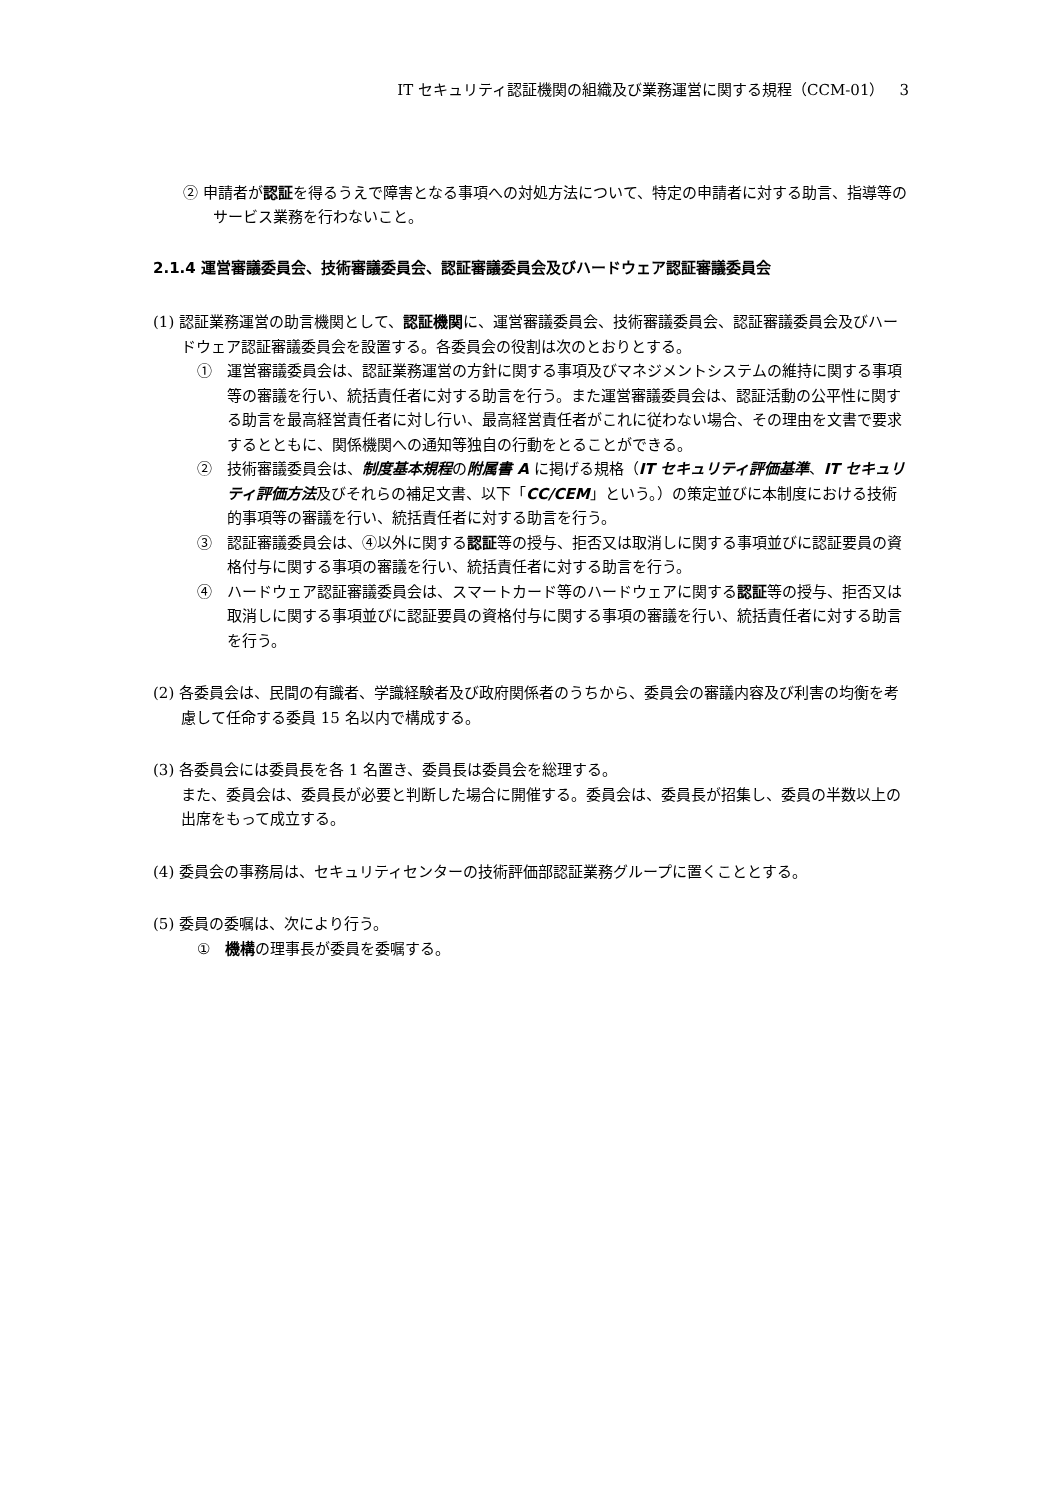IT セキュリティ認証機関の組織及び業務運営に関する規程（CCM-01）　3
② 申請者が認証を得るうえで障害となる事項への対処方法について、特定の申請者に対する助言、指導等のサービス業務を行わないこと。
2.1.4 運営審議委員会、技術審議委員会、認証審議委員会及びハードウェア認証審議委員会
(1) 認証業務運営の助言機関として、認証機関に、運営審議委員会、技術審議委員会、認証審議委員会及びハードウェア認証審議委員会を設置する。各委員会の役割は次のとおりとする。
①　運営審議委員会は、認証業務運営の方針に関する事項及びマネジメントシステムの維持に関する事項等の審議を行い、統括責任者に対する助言を行う。また運営審議委員会は、認証活動の公平性に関する助言を最高経営責任者に対し行い、最高経営責任者がこれに従わない場合、その理由を文書で要求するとともに、関係機関への通知等独自の行動をとることができる。
②　技術審議委員会は、制度基本規程の附属書 A に掲げる規格（IT セキュリティ評価基準、IT セキュリティ評価方法及びそれらの補足文書、以下「CC/CEM」という。）の策定並びに本制度における技術的事項等の審議を行い、統括責任者に対する助言を行う。
③　認証審議委員会は、④以外に関する認証等の授与、拒否又は取消しに関する事項並びに認証要員の資格付与に関する事項の審議を行い、統括責任者に対する助言を行う。
④　ハードウェア認証審議委員会は、スマートカード等のハードウェアに関する認証等の授与、拒否又は取消しに関する事項並びに認証要員の資格付与に関する事項の審議を行い、統括責任者に対する助言を行う。
(2) 各委員会は、民間の有識者、学識経験者及び政府関係者のうちから、委員会の審議内容及び利害の均衡を考慮して任命する委員 15 名以内で構成する。
(3) 各委員会には委員長を各 1 名置き、委員長は委員会を総理する。
また、委員会は、委員長が必要と判断した場合に開催する。委員会は、委員長が招集し、委員の半数以上の出席をもって成立する。
(4) 委員会の事務局は、セキュリティセンターの技術評価部認証業務グループに置くこととする。
(5) 委員の委嘱は、次により行う。
①　機構の理事長が委員を委嘱する。